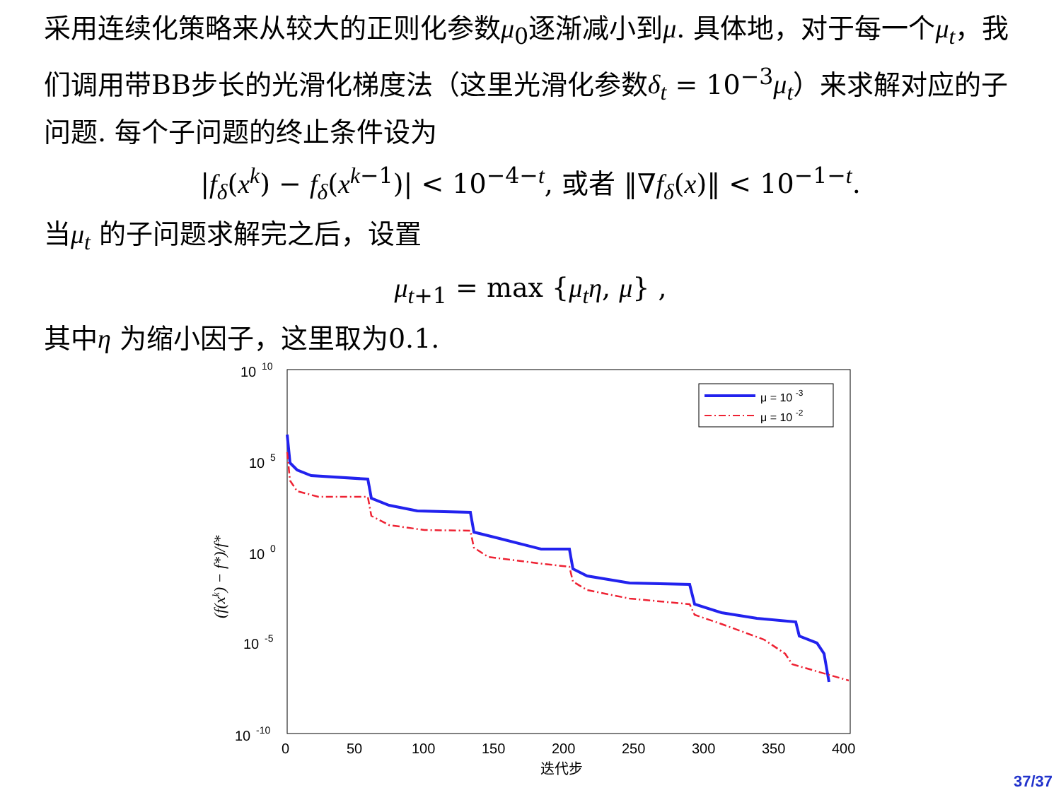采用连续化策略来从较大的正则化参数μ<sub>0</sub>逐渐减小到μ. 具体地，对于每一个μ<sub>t</sub>，我们调用带BB步长的光滑化梯度法（这里光滑化参数δ<sub>t</sub> = 10<sup>−3</sup>μ<sub>t</sub>）来求解对应的子问题. 每个子问题的终止条件设为
|f<sub>δ</sub>(x<sup>k</sup>) − f<sub>δ</sub>(x<sup>k−1</sup>)| < 10<sup>−4−t</sup>, 或者 ‖∇f<sub>δ</sub>(x)‖ < 10<sup>−1−t</sup>.
当μ<sub>t</sub> 的子问题求解完之后，设置
μ<sub>t+1</sub> = max {μ<sub>t</sub>η, μ} ,
其中η 为缩小因子，这里取为0.1.
10
10
10
5
10
0
10
-5
10
-10
0
50
100
150
200
250
300
350
400
迭代步
(f(xk) − f*)/f*
μ = 10 -3
μ = 10 -2
37/37